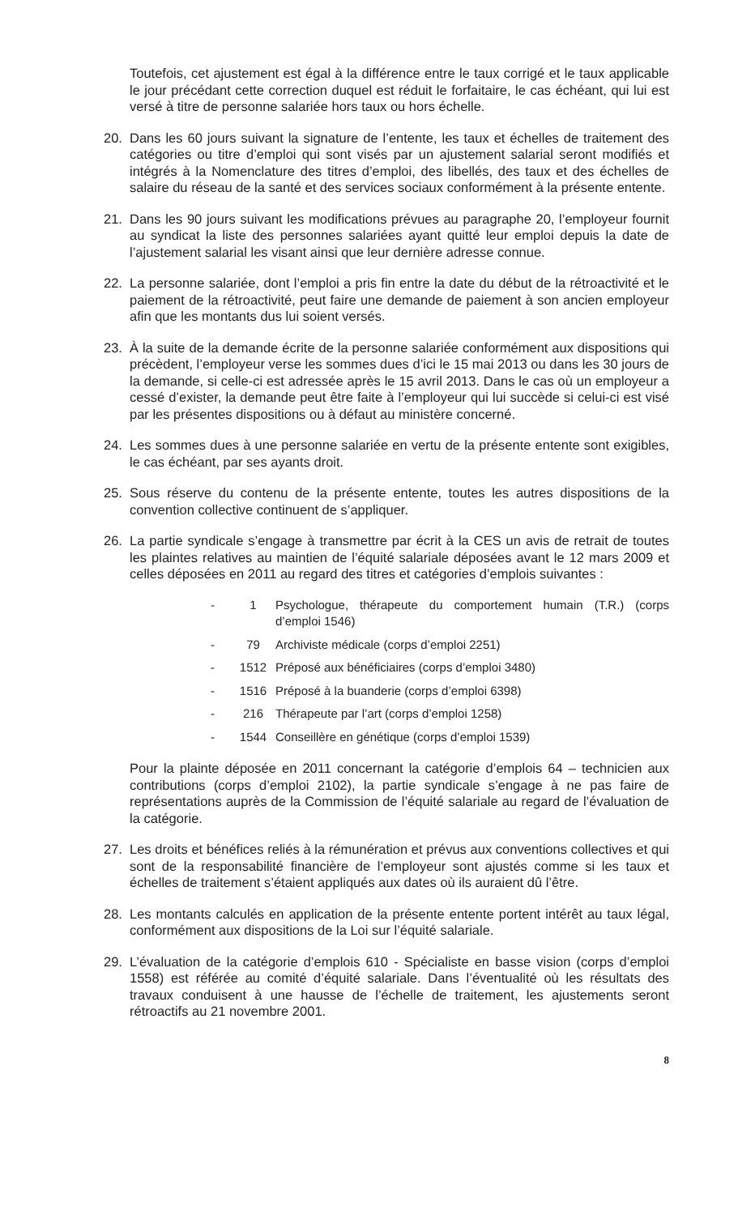Toutefois, cet ajustement est égal à la différence entre le taux corrigé et le taux applicable le jour précédant cette correction duquel est réduit le forfaitaire, le cas échéant, qui lui est versé à titre de personne salariée hors taux ou hors échelle.
20. Dans les 60 jours suivant la signature de l’entente, les taux et échelles de traitement des catégories ou titre d’emploi qui sont visés par un ajustement salarial seront modifiés et intégrés à la Nomenclature des titres d’emploi, des libellés, des taux et des échelles de salaire du réseau de la santé et des services sociaux conformément à la présente entente.
21. Dans les 90 jours suivant les modifications prévues au paragraphe 20, l’employeur fournit au syndicat la liste des personnes salariées ayant quitté leur emploi depuis la date de l’ajustement salarial les visant ainsi que leur dernière adresse connue.
22. La personne salariée, dont l’emploi a pris fin entre la date du début de la rétroactivité et le paiement de la rétroactivité, peut faire une demande de paiement à son ancien employeur afin que les montants dus lui soient versés.
23. À la suite de la demande écrite de la personne salariée conformément aux dispositions qui précèdent, l’employeur verse les sommes dues d’ici le 15 mai 2013 ou dans les 30 jours de la demande, si celle-ci est adressée après le 15 avril 2013. Dans le cas où un employeur a cessé d’exister, la demande peut être faite à l’employeur qui lui succède si celui-ci est visé par les présentes dispositions ou à défaut au ministère concerné.
24. Les sommes dues à une personne salariée en vertu de la présente entente sont exigibles, le cas échéant, par ses ayants droit.
25. Sous réserve du contenu de la présente entente, toutes les autres dispositions de la convention collective continuent de s’appliquer.
26. La partie syndicale s’engage à transmettre par écrit à la CES un avis de retrait de toutes les plaintes relatives au maintien de l’équité salariale déposées avant le 12 mars 2009 et celles déposées en 2011 au regard des titres et catégories d’emplois suivantes :
- 1 Psychologue, thérapeute du comportement humain (T.R.) (corps d’emploi 1546)
- 79 Archiviste médicale (corps d’emploi 2251)
- 1512 Préposé aux bénéficiaires (corps d’emploi 3480)
- 1516 Préposé à la buanderie (corps d’emploi 6398)
- 216 Thérapeute par l’art (corps d’emploi 1258)
- 1544 Conseillère en génétique (corps d’emploi 1539)
Pour la plainte déposée en 2011 concernant la catégorie d’emplois 64 – technicien aux contributions (corps d’emploi 2102), la partie syndicale s’engage à ne pas faire de représentations auprès de la Commission de l’équité salariale au regard de l’évaluation de la catégorie.
27. Les droits et bénéfices reliés à la rémunération et prévus aux conventions collectives et qui sont de la responsabilité financière de l’employeur sont ajustés comme si les taux et échelles de traitement s’étaient appliqués aux dates où ils auraient dû l’être.
28. Les montants calculés en application de la présente entente portent intérêt au taux légal, conformément aux dispositions de la Loi sur l’équité salariale.
29. L’évaluation de la catégorie d’emplois 610 - Spécialiste en basse vision (corps d’emploi 1558) est référée au comité d’équité salariale. Dans l’éventualité où les résultats des travaux conduisent à une hausse de l’échelle de traitement, les ajustements seront rétroactifs au 21 novembre 2001.
8